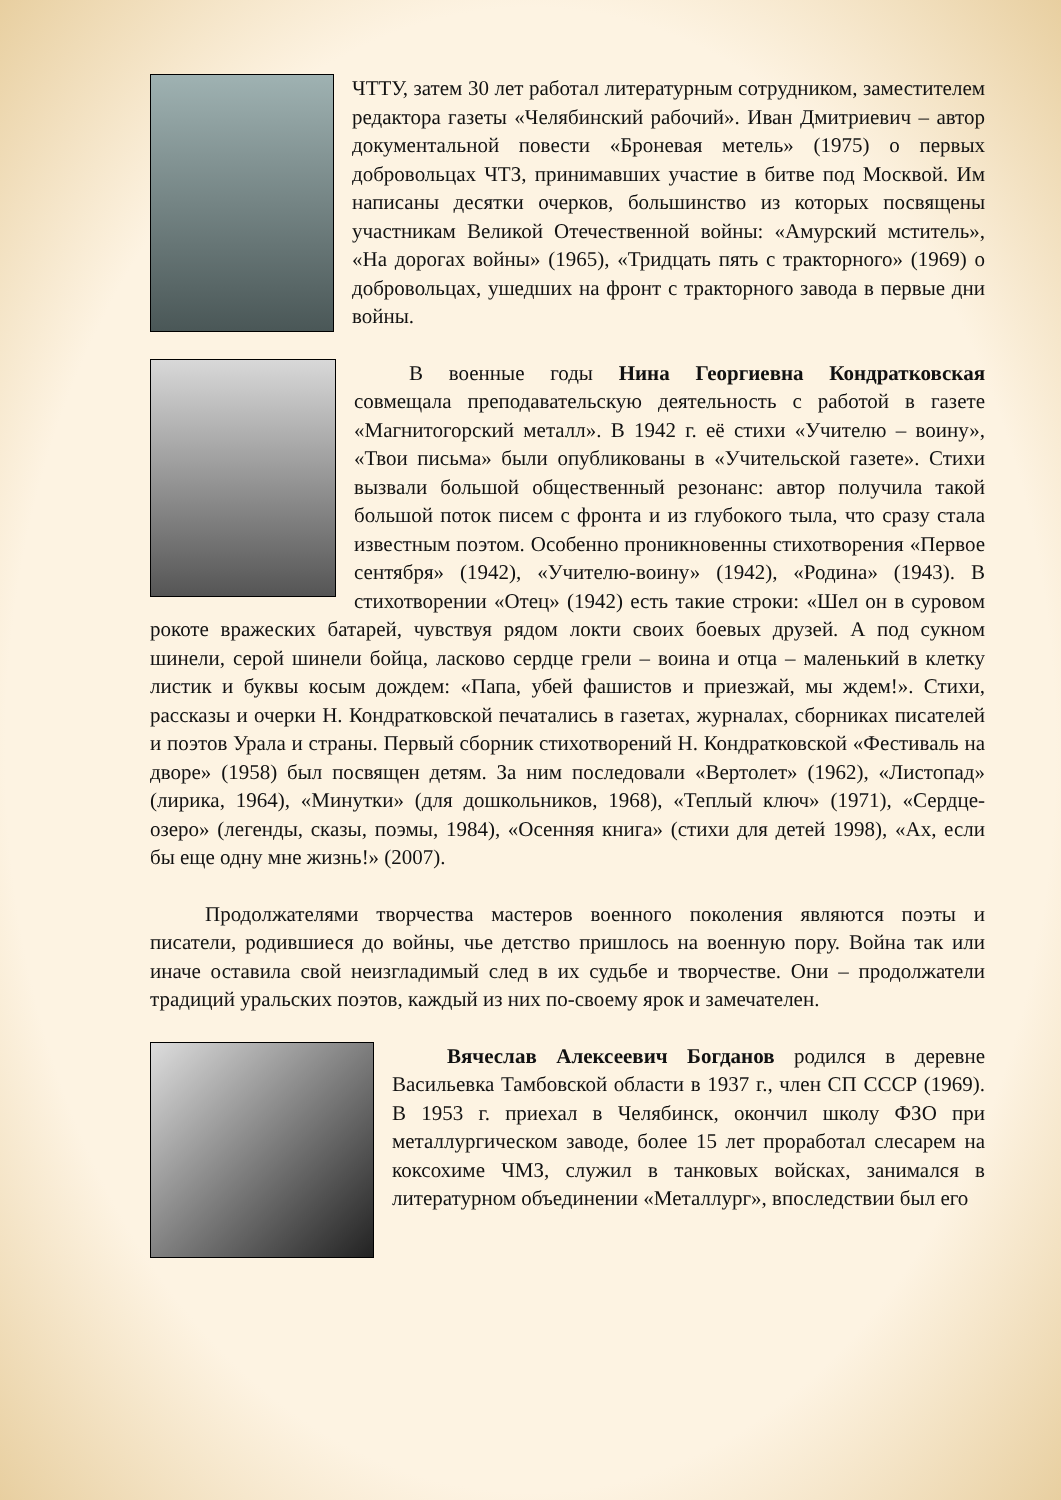ЧТТУ, затем 30 лет работал литературным сотрудником, заместителем редактора газеты «Челябинский рабочий». Иван Дмитриевич – автор документальной повести «Броневая метель» (1975) о первых добровольцах ЧТЗ, принимавших участие в битве под Москвой. Им написаны десятки очерков, большинство из которых посвящены участникам Великой Отечественной войны: «Амурский мститель», «На дорогах войны» (1965), «Тридцать пять с тракторного» (1969) о добровольцах, ушедших на фронт с тракторного завода в первые дни войны.
В военные годы Нина Георгиевна Кондратковская совмещала преподавательскую деятельность с работой в газете «Магнитогорский металл». В 1942 г. её стихи «Учителю – воину», «Твои письма» были опубликованы в «Учительской газете». Стихи вызвали большой общественный резонанс: автор получила такой большой поток писем с фронта и из глубокого тыла, что сразу стала известным поэтом. Особенно проникновенны стихотворения «Первое сентября» (1942), «Учителю-воину» (1942), «Родина» (1943). В стихотворении «Отец» (1942) есть такие строки: «Шел он в суровом рокоте вражеских батарей, чувствуя рядом локти своих боевых друзей. А под сукном шинели, серой шинели бойца, ласково сердце грели – воина и отца – маленький в клетку листик и буквы косым дождем: «Папа, убей фашистов и приезжай, мы ждем!». Стихи, рассказы и очерки Н. Кондратковской печатались в газетах, журналах, сборниках писателей и поэтов Урала и страны. Первый сборник стихотворений Н. Кондратковской «Фестиваль на дворе» (1958) был посвящен детям. За ним последовали «Вертолет» (1962), «Листопад» (лирика, 1964), «Минутки» (для дошкольников, 1968), «Теплый ключ» (1971), «Сердце-озеро» (легенды, сказы, поэмы, 1984), «Осенняя книга» (стихи для детей 1998), «Ах, если бы еще одну мне жизнь!» (2007).
Продолжателями творчества мастеров военного поколения являются поэты и писатели, родившиеся до войны, чье детство пришлось на военную пору. Война так или иначе оставила свой неизгладимый след в их судьбе и творчестве. Они – продолжатели традиций уральских поэтов, каждый из них по-своему ярок и замечателен.
Вячеслав Алексеевич Богданов родился в деревне Васильевка Тамбовской области в 1937 г., член СП СССР (1969). В 1953 г. приехал в Челябинск, окончил школу ФЗО при металлургическом заводе, более 15 лет проработал слесарем на коксохиме ЧМЗ, служил в танковых войсках, занимался в литературном объединении «Металлург», впоследствии был его